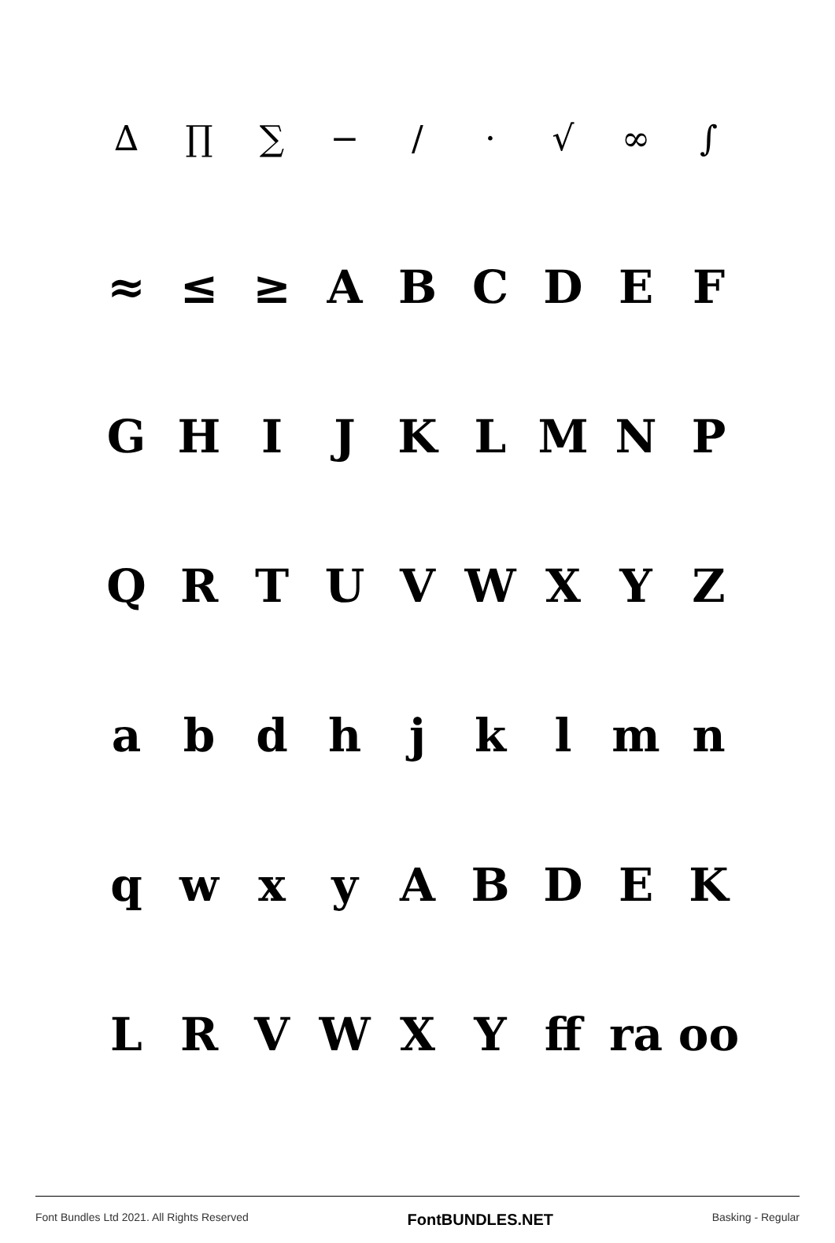∆ ∏ ∑ − / · √ ∞ ∫
≈ ≤ ≥ ABCDEF
GHIJKLMNP
QRTUVWXYZ
abdhjklmn
qwxyABDEK
LRVWXY ff ra oo
Font Bundles Ltd 2021. All Rights Reserved FontBUNDLES.NET Basking - Regular